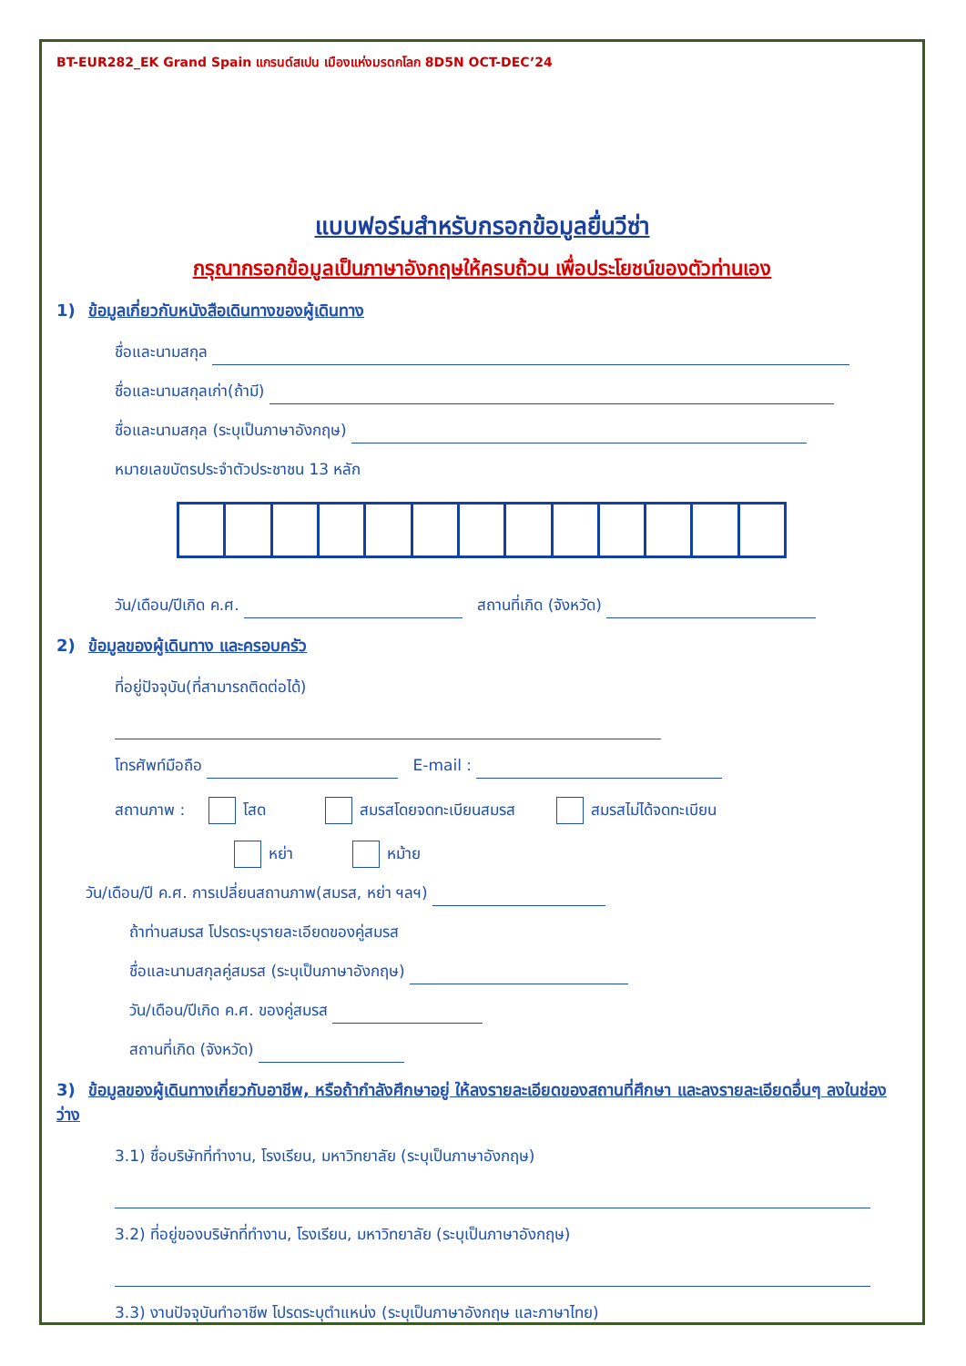BT-EUR282_EK Grand Spain แกรนด์สเปน เมืองแห่งมรดกโลก 8D5N OCT-DEC’24
แบบฟอร์มสำหรับกรอกข้อมูลยื่นวีซ่า
กรุณากรอกข้อมูลเป็นภาษาอังกฤษให้ครบถ้วน เพื่อประโยชน์ของตัวท่านเอง
1) ข้อมูลเกี่ยวกับหนังสือเดินทางของผู้เดินทาง
ชื่อและนามสกุล
ชื่อและนามสกุลเก่า(ถ้ามี)
ชื่อและนามสกุล (ระบุเป็นภาษาอังกฤษ)
หมายเลขบัตรประจำตัวประชาชน 13 หลัก
วัน/เดือน/ปีเกิด ค.ศ. สถานที่เกิด (จังหวัด)
2) ข้อมูลของผู้เดินทาง และครอบครัว
ที่อยู่ปัจจุบัน(ที่สามารถติดต่อได้)
โทรศัพท์มือถือ E-mail :
สถานภาพ : โสด สมรสโดยจดทะเบียนสมรส สมรสไม่ได้จดทะเบียน
หย่า หม้าย
วัน/เดือน/ปี ค.ศ. การเปลี่ยนสถานภาพ(สมรส, หย่า ฯลฯ)
ถ้าท่านสมรส โปรดระบุรายละเอียดของคู่สมรส
ชื่อและนามสกุลคู่สมรส (ระบุเป็นภาษาอังกฤษ)
วัน/เดือน/ปีเกิด ค.ศ. ของคู่สมรส
สถานที่เกิด (จังหวัด)
3) ข้อมูลของผู้เดินทางเกี่ยวกับอาชีพ, หรือถ้ากำลังศึกษาอยู่ ให้ลงรายละเอียดของสถานที่ศึกษา และลงรายละเอียดอื่นๆ ลงในช่องว่าง
3.1) ชื่อบริษัทที่ทำงาน, โรงเรียน, มหาวิทยาลัย (ระบุเป็นภาษาอังกฤษ)
3.2) ที่อยู่ของบริษัทที่ทำงาน, โรงเรียน, มหาวิทยาลัย (ระบุเป็นภาษาอังกฤษ)
3.3) งานปัจจุบันทำอาชีพ โปรดระบุตำแหน่ง (ระบุเป็นภาษาอังกฤษ และภาษาไทย)